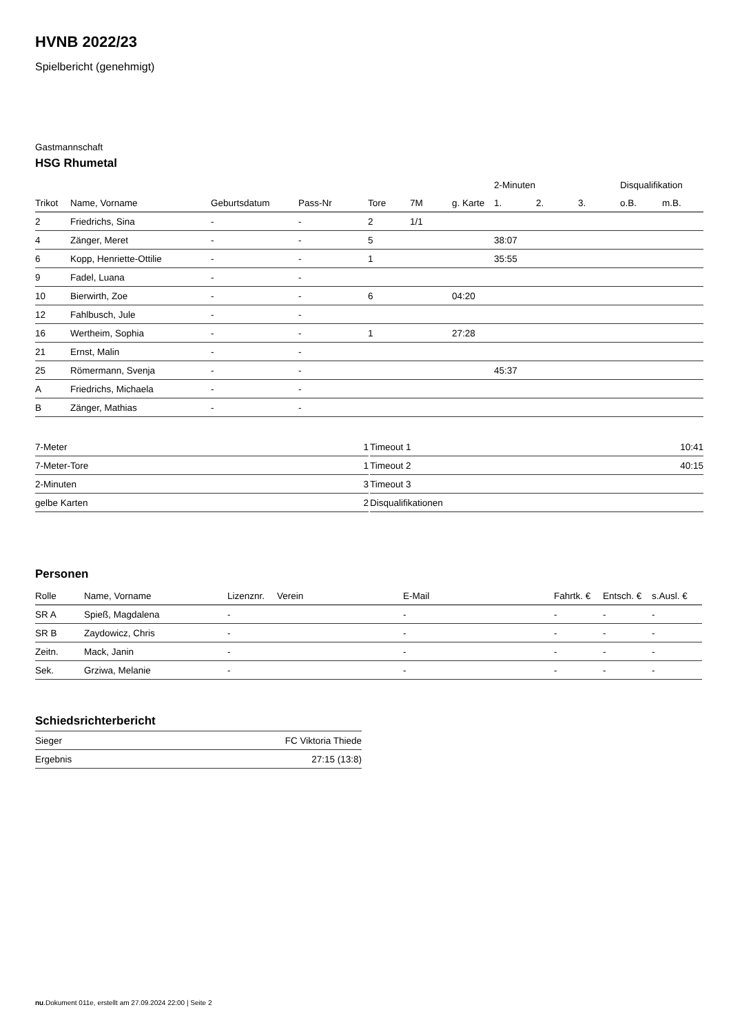HVNB 2022/23
Spielbericht (genehmigt)
Gastmannschaft
HSG Rhumetal
| | | | | | | | 2-Minuten | | | Disqualifikation | |
| --- | --- | --- | --- | --- | --- | --- | --- | --- | --- | --- | --- |
| Trikot | Name, Vorname | Geburtsdatum | Pass-Nr | Tore | 7M | g. Karte | 1. | 2. | 3. | o.B. | m.B. |
| 2 | Friedrichs, Sina | - | - | 2 | 1/1 | | | | | | |
| 4 | Zänger, Meret | - | - | 5 | | | 38:07 | | | | |
| 6 | Kopp, Henriette-Ottilie | - | - | 1 | | | 35:55 | | | | |
| 9 | Fadel, Luana | - | - | | | | | | | | |
| 10 | Bierwirth, Zoe | - | - | 6 | | 04:20 | | | | | |
| 12 | Fahlbusch, Jule | - | - | | | | | | | | |
| 16 | Wertheim, Sophia | - | - | 1 | | 27:28 | | | | | |
| 21 | Ernst, Malin | - | - | | | | | | | | |
| 25 | Römermann, Svenja | - | - | | | | 45:37 | | | | |
| A | Friedrichs, Michaela | - | - | | | | | | | | |
| B | Zänger, Mathias | - | - | | | | | | | | |
| 7-Meter | 1 |
| 7-Meter-Tore | 1 |
| 2-Minuten | 3 |
| gelbe Karten | 2 |
| Timeout 1 | 10:41 |
| Timeout 2 | 40:15 |
| Timeout 3 | |
| Disqualifikationen | |
Personen
| Rolle | Name, Vorname | Lizenznr. | Verein | E-Mail | Fahrtk. € | Entsch. € | s.Ausl. € |
| --- | --- | --- | --- | --- | --- | --- | --- |
| SR A | Spieß, Magdalena | - | | - | - | - | - |
| SR B | Zaydowicz, Chris | - | | - | - | - | - |
| Zeitn. | Mack, Janin | - | | - | - | - | - |
| Sek. | Grziwa, Melanie | - | | - | - | - | - |
Schiedsrichterbericht
| Sieger | FC Viktoria Thiede |
| Ergebnis | 27:15 (13:8) |
nu.Dokument 011e, erstellt am 27.09.2024 22:00 | Seite 2